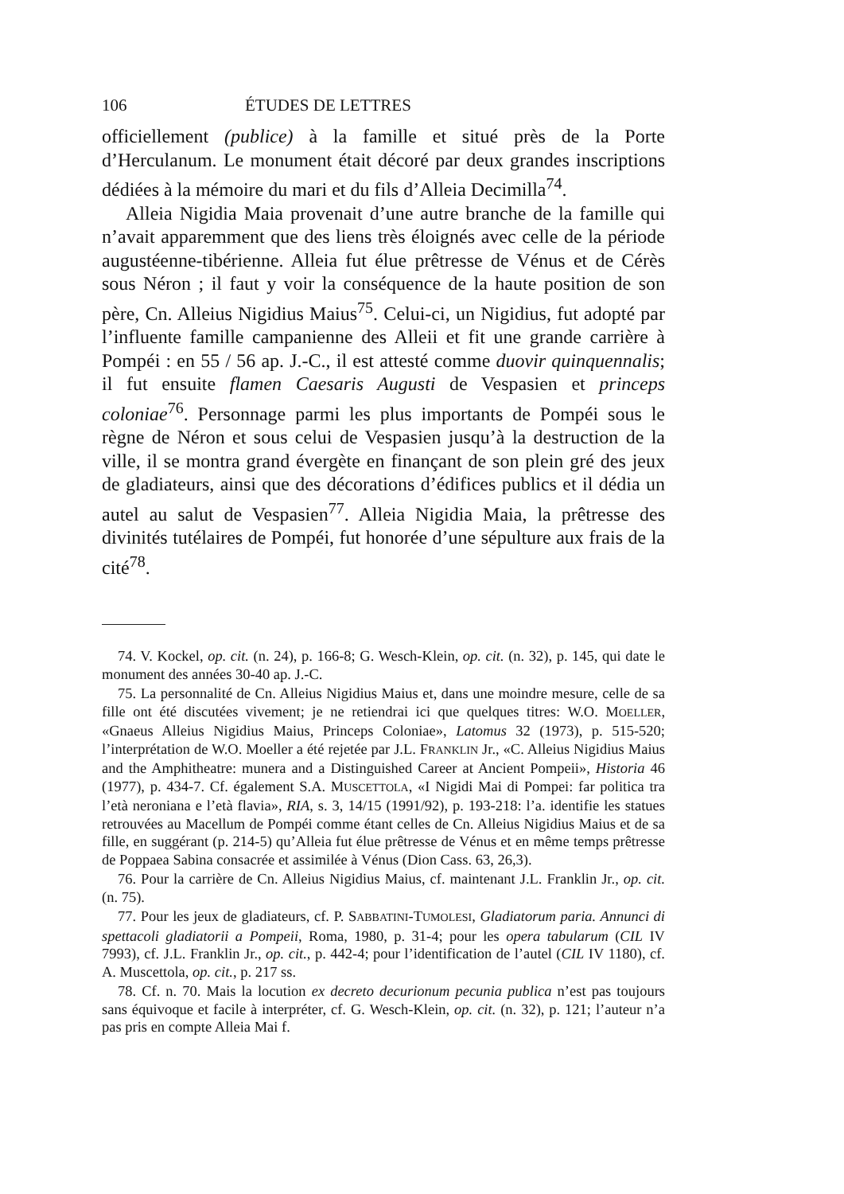106 ÉTUDES DE LETTRES
officiellement (publice) à la famille et situé près de la Porte d’Herculanum. Le monument était décoré par deux grandes inscriptions dédiées à la mémoire du mari et du fils d’Alleia Decimilla<sup>74</sup>.
Alleia Nigidia Maia provenait d’une autre branche de la famille qui n’avait apparemment que des liens très éloignés avec celle de la période augustéenne-tibérienne. Alleia fut élue prêtresse de Vénus et de Cérès sous Néron ; il faut y voir la conséquence de la haute position de son père, Cn. Alleius Nigidius Maius<sup>75</sup>. Celui-ci, un Nigidius, fut adopté par l’influente famille campanienne des Alleii et fit une grande carrière à Pompéi : en 55 / 56 ap. J.-C., il est attesté comme duovir quinquennalis; il fut ensuite flamen Caesaris Augusti de Vespasien et princeps coloniae<sup>76</sup>. Personnage parmi les plus importants de Pompéi sous le règne de Néron et sous celui de Vespasien jusqu’à la destruction de la ville, il se montra grand évergète en finançant de son plein gré des jeux de gladiateurs, ainsi que des décorations d’édifices publics et il dédia un autel au salut de Vespasien<sup>77</sup>. Alleia Nigidia Maia, la prêtresse des divinités tutélaires de Pompéi, fut honorée d’une sépulture aux frais de la cité<sup>78</sup>.
74. V. Kockel, op. cit. (n. 24), p. 166-8; G. Wesch-Klein, op. cit. (n. 32), p. 145, qui date le monument des années 30-40 ap. J.-C.
75. La personnalité de Cn. Alleius Nigidius Maius et, dans une moindre mesure, celle de sa fille ont été discutées vivement; je ne retiendrai ici que quelques titres: W.O. MOELLER, «Gnaeus Alleius Nigidius Maius, Princeps Coloniae», Latomus 32 (1973), p. 515-520; l’interprétation de W.O. Moeller a été rejetée par J.L. FRANKLIN Jr., «C. Alleius Nigidius Maius and the Amphitheatre: munera and a Distinguished Career at Ancient Pompeii», Historia 46 (1977), p. 434-7. Cf. également S.A. MUSCETTOLA, «I Nigidi Mai di Pompei: far politica tra l’età neroniana e l’età flavia», RIA, s. 3, 14/15 (1991/92), p. 193-218: l’a. identifie les statues retrouvées au Macellum de Pompéi comme étant celles de Cn. Alleius Nigidius Maius et de sa fille, en suggérant (p. 214-5) qu’Alleia fut élue prêtresse de Vénus et en même temps prêtresse de Poppaea Sabina consacrée et assimilée à Vénus (Dion Cass. 63, 26,3).
76. Pour la carrière de Cn. Alleius Nigidius Maius, cf. maintenant J.L. Franklin Jr., op. cit. (n. 75).
77. Pour les jeux de gladiateurs, cf. P. SABBATINI-TUMOLESI, Gladiatorum paria. Annunci di spettacoli gladiatorii a Pompeii, Roma, 1980, p. 31-4; pour les opera tabularum (CIL IV 7993), cf. J.L. Franklin Jr., op. cit., p. 442-4; pour l’identification de l’autel (CIL IV 1180), cf. A. Muscettola, op. cit., p. 217 ss.
78. Cf. n. 70. Mais la locution ex decreto decurionum pecunia publica n’est pas toujours sans équivoque et facile à interpréter, cf. G. Wesch-Klein, op. cit. (n. 32), p. 121; l’auteur n’a pas pris en compte Alleia Mai f.